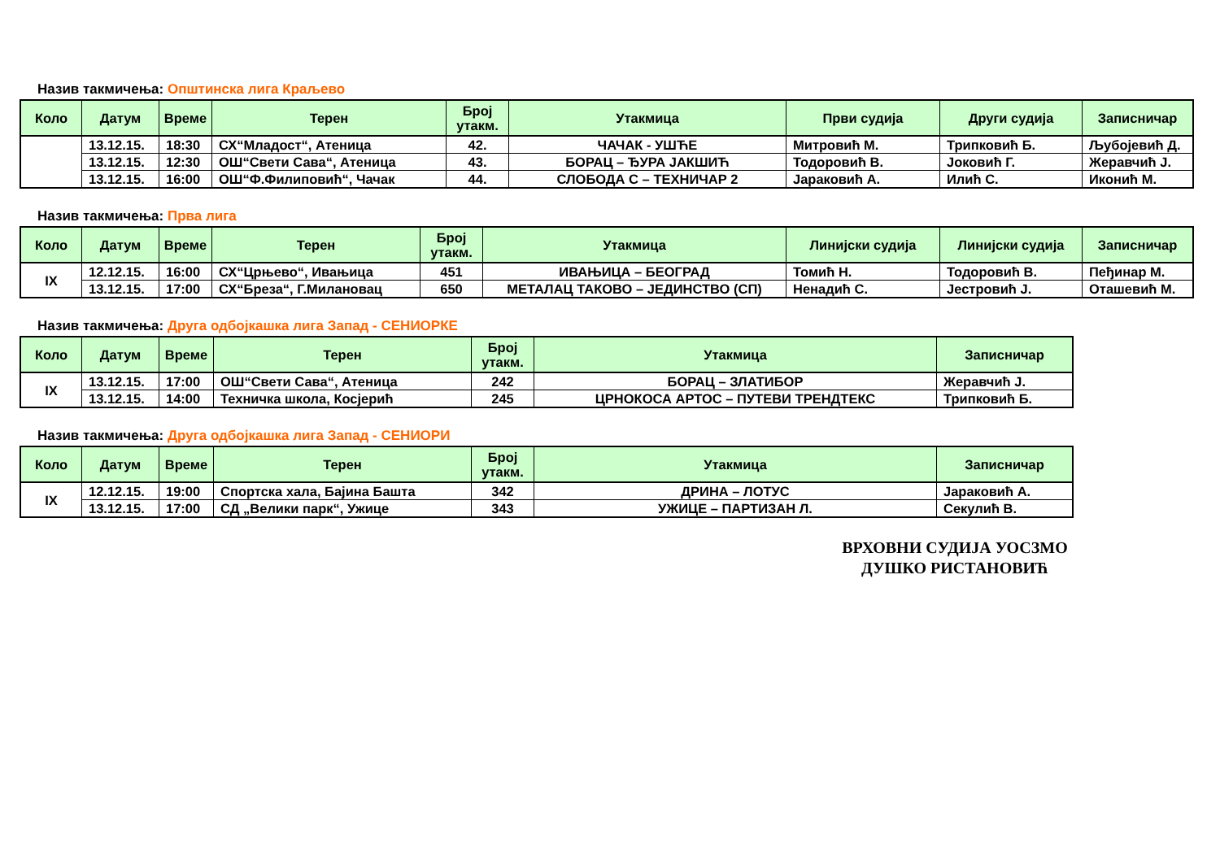Назив такмичења: Општинска лига Краљево
| Коло | Датум | Време | Терен | Број утакм. | Утакмица | Први судија | Други судија | Записничар |
| --- | --- | --- | --- | --- | --- | --- | --- | --- |
| | 13.12.15. | 18:30 | СХ“Младост“, Атеница | 42. | ЧАЧАК - УШЋЕ | Митровић М. | Трипковић Б. | Љубојевић Д. |
| | 13.12.15. | 12:30 | ОШ“Свети Сава“, Атеница | 43. | БОРАЦ – ЂУРА ЈАКШИЋ | Тодоровић В. | Јоковић Г. | Жеравчић Ј. |
| | 13.12.15. | 16:00 | ОШ“Ф.Филиповић“, Чачак | 44. | СЛОБОДА С – ТЕХНИЧАР 2 | Јараковић А. | Илић С. | Иконић М. |
Назив такмичења: Прва лига
| Коло | Датум | Време | Терен | Број утакм. | Утакмица | Линијски судија | Линијски судија | Записничар |
| --- | --- | --- | --- | --- | --- | --- | --- | --- |
| IX | 12.12.15. | 16:00 | СХ“Црњево“, Ивањица | 451 | ИВАЊИЦА – БЕОГРАД | Томић Н. | Тодоровић В. | Пеђинар М. |
| | 13.12.15. | 17:00 | СХ“Бреза“, Г.Милановац | 650 | МЕТАЛАЦ ТАКОВО – ЈЕДИНСТВО (СП) | Ненадић С. | Јестровић Ј. | Оташевић М. |
Назив такмичења: Друга одбојкашка лига Запад - СЕНИОРКЕ
| Коло | Датум | Време | Терен | Број утакм. | Утакмица | Записничар |
| --- | --- | --- | --- | --- | --- | --- |
| IX | 13.12.15. | 17:00 | ОШ“Свети Сава“, Атеница | 242 | БОРАЦ – ЗЛАТИБОР | Жеравчић Ј. |
| | 13.12.15. | 14:00 | Техничка школа, Косјерић | 245 | ЦРНОКОСА АРТОС – ПУТЕВИ ТРЕНДТЕКС | Трипковић Б. |
Назив такмичења: Друга одбојкашка лига Запад - СЕНИОРИ
| Коло | Датум | Време | Терен | Број утакм. | Утакмица | Записничар |
| --- | --- | --- | --- | --- | --- | --- |
| IX | 12.12.15. | 19:00 | Спортска хала, Бајина Башта | 342 | ДРИНА – ЛОТУС | Јараковић А. |
| | 13.12.15. | 17:00 | СД „Велики парк“, Ужице | 343 | УЖИЦЕ – ПАРТИЗАН Л. | Секулић В. |
ВРХОВНИ СУДИЈА УОСЗМО
ДУШКО РИСТАНОВИЋ